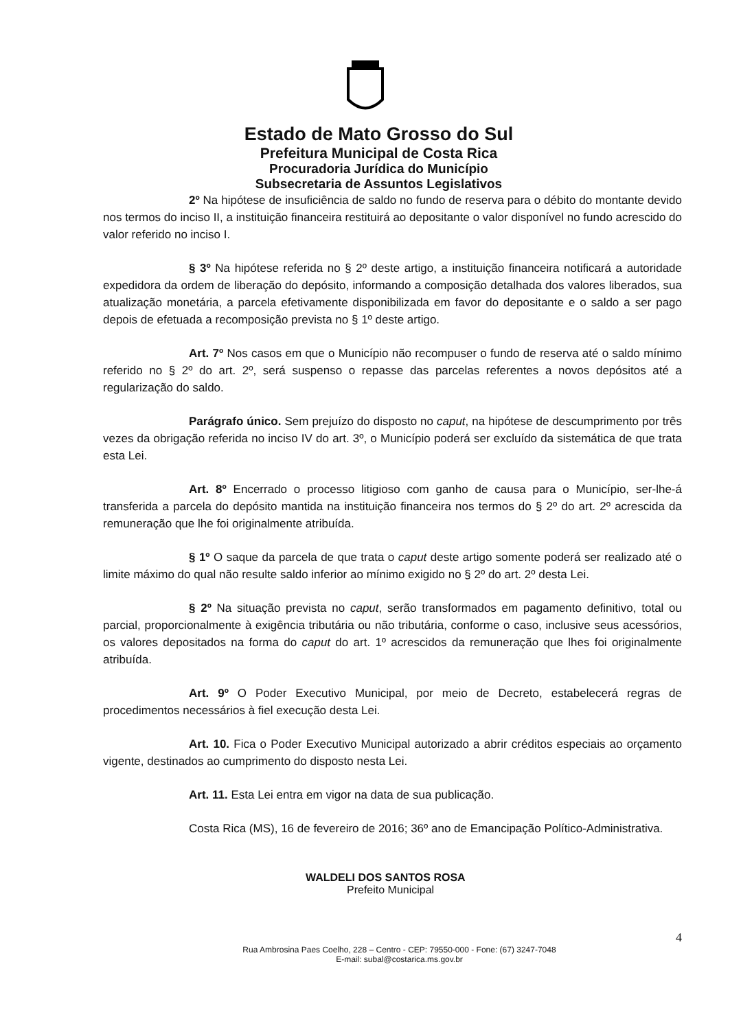Estado de Mato Grosso do Sul
Prefeitura Municipal de Costa Rica
Procuradoria Jurídica do Município
Subsecretaria de Assuntos Legislativos
2º Na hipótese de insuficiência de saldo no fundo de reserva para o débito do montante devido nos termos do inciso II, a instituição financeira restituirá ao depositante o valor disponível no fundo acrescido do valor referido no inciso I.
§ 3º Na hipótese referida no § 2º deste artigo, a instituição financeira notificará a autoridade expedidora da ordem de liberação do depósito, informando a composição detalhada dos valores liberados, sua atualização monetária, a parcela efetivamente disponibilizada em favor do depositante e o saldo a ser pago depois de efetuada a recomposição prevista no § 1º deste artigo.
Art. 7º Nos casos em que o Município não recompuser o fundo de reserva até o saldo mínimo referido no § 2º do art. 2º, será suspenso o repasse das parcelas referentes a novos depósitos até a regularização do saldo.
Parágrafo único. Sem prejuízo do disposto no caput, na hipótese de descumprimento por três vezes da obrigação referida no inciso IV do art. 3º, o Município poderá ser excluído da sistemática de que trata esta Lei.
Art. 8º Encerrado o processo litigioso com ganho de causa para o Município, ser-lhe-á transferida a parcela do depósito mantida na instituição financeira nos termos do § 2º do art. 2º acrescida da remuneração que lhe foi originalmente atribuída.
§ 1º O saque da parcela de que trata o caput deste artigo somente poderá ser realizado até o limite máximo do qual não resulte saldo inferior ao mínimo exigido no § 2º do art. 2º desta Lei.
§ 2º Na situação prevista no caput, serão transformados em pagamento definitivo, total ou parcial, proporcionalmente à exigência tributária ou não tributária, conforme o caso, inclusive seus acessórios, os valores depositados na forma do caput do art. 1º acrescidos da remuneração que lhes foi originalmente atribuída.
Art. 9º O Poder Executivo Municipal, por meio de Decreto, estabelecerá regras de procedimentos necessários à fiel execução desta Lei.
Art. 10. Fica o Poder Executivo Municipal autorizado a abrir créditos especiais ao orçamento vigente, destinados ao cumprimento do disposto nesta Lei.
Art. 11. Esta Lei entra em vigor na data de sua publicação.
Costa Rica (MS), 16 de fevereiro de 2016; 36º ano de Emancipação Político-Administrativa.
WALDELI DOS SANTOS ROSA
Prefeito Municipal
4
Rua Ambrosina Paes Coelho, 228 – Centro - CEP: 79550-000 - Fone: (67) 3247-7048
E-mail: subal@costarica.ms.gov.br